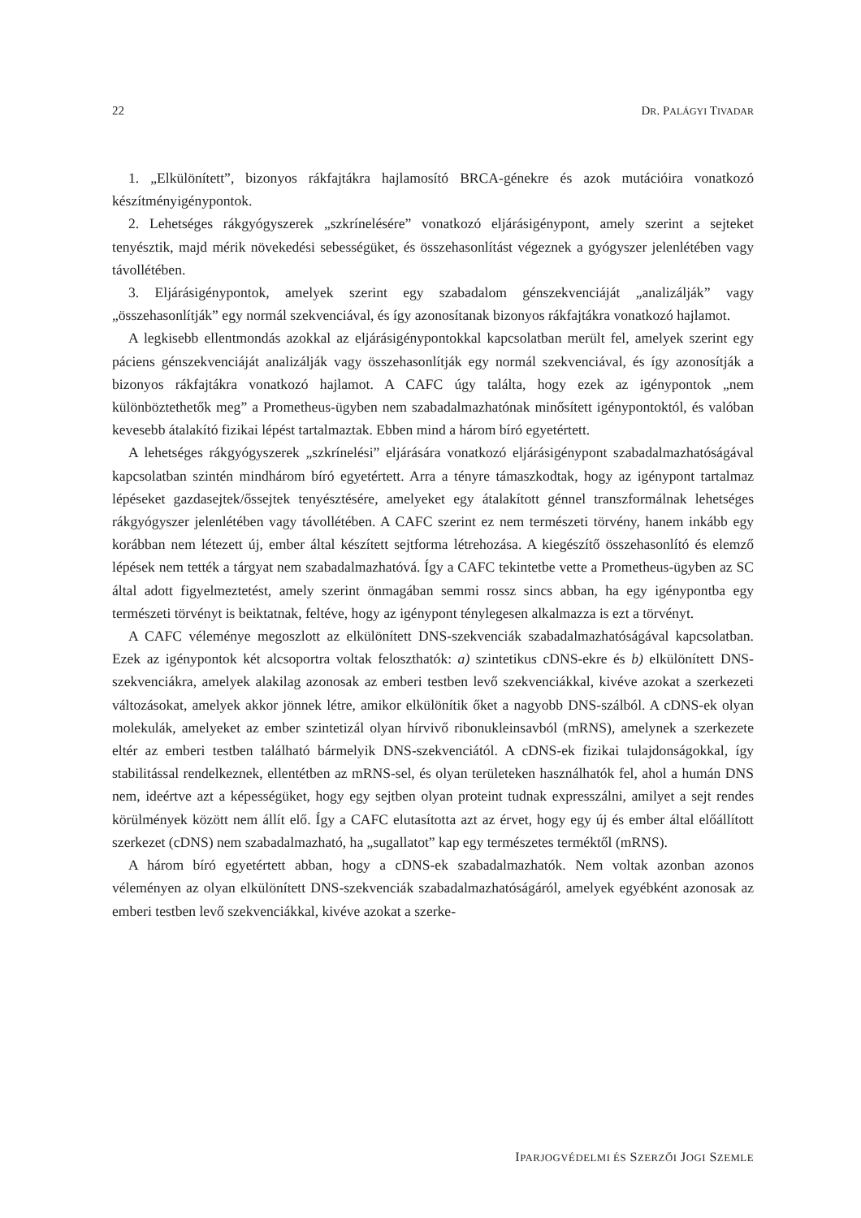22 DR. PALÁGYI TIVADAR
1. „Elkülönített”, bizonyos rákfajtákra hajlamosító BRCA-génekre és azok mutációira vonatkozó készítményigénypontok.
2. Lehetséges rákgyógyszerek „szkrínelésére” vonatkozó eljárásigénypont, amely szerint a sejteket tenyésztik, majd mérik növekedési sebességüket, és összehasonlítást végeznek a gyógyszer jelenlétében vagy távollétében.
3. Eljárásigénypontok, amelyek szerint egy szabadalom génszekvenciáját „analizálják” vagy „összehasonlítják” egy normál szekvenciával, és így azonosítanak bizonyos rákfajtákra vonatkozó hajlamot.
A legkisebb ellentmondás azokkal az eljárásigénypontokkal kapcsolatban merült fel, amelyek szerint egy páciens génszekvenciáját analizálják vagy összehasonlítják egy normál szekvenciával, és így azonosítják a bizonyos rákfajtákra vonatkozó hajlamot. A CAFC úgy találta, hogy ezek az igénypontok „nem különböztethetők meg” a Prometheus-ügyben nem szabadalmazhatónak minősített igénypontoktól, és valóban kevesebb átalakító fizikai lépést tartalmaztak. Ebben mind a három bíró egyetértett.
A lehetséges rákgyógyszerek „szkrínelési” eljárására vonatkozó eljárásigénypont szabadalmazhatóságával kapcsolatban szintén mindhárom bíró egyetértett. Arra a tényre támaszkodtak, hogy az igénypont tartalmaz lépéseket gazdasejtek/őssejtek tenyésztésére, amelyeket egy átalakított génnel transzformálnak lehetséges rákgyógyszer jelenlétében vagy távollétében. A CAFC szerint ez nem természeti törvény, hanem inkább egy korábban nem létezett új, ember által készített sejtforma létrehozása. A kiegészítő összehasonlító és elemző lépések nem tették a tárgyat nem szabadalmazhatóvá. Így a CAFC tekintetbe vette a Prometheus-ügyben az SC által adott figyelmeztetést, amely szerint önmagában semmi rossz sincs abban, ha egy igénypontba egy természeti törvényt is beiktatnak, feltéve, hogy az igénypont ténylegesen alkalmazza is ezt a törvényt.
A CAFC véleménye megoszlott az elkülönített DNS-szekvenciák szabadalmazhatóságával kapcsolatban. Ezek az igénypontok két alcsoportra voltak feloszthatók: a) szintetikus cDNS-ekre és b) elkülönített DNS-szekvenciákra, amelyek alakilag azonosak az emberi testben levő szekvenciákkal, kivéve azokat a szerkezeti változásokat, amelyek akkor jönnek létre, amikor elkülönítik őket a nagyobb DNS-szálból. A cDNS-ek olyan molekulák, amelyeket az ember szintetizál olyan hírvivő ribonukleinsavból (mRNS), amelynek a szerkezete eltér az emberi testben található bármelyik DNS-szekvenciától. A cDNS-ek fizikai tulajdonságokkal, így stabilitással rendelkeznek, ellentétben az mRNS-sel, és olyan területeken használhatók fel, ahol a humán DNS nem, ideértve azt a képességüket, hogy egy sejtben olyan proteint tudnak expresszálni, amilyet a sejt rendes körülmények között nem állít elő. Így a CAFC elutasította azt az érvet, hogy egy új és ember által előállított szerkezet (cDNS) nem szabadalmazható, ha „sugallatot” kap egy természetes terméktől (mRNS).
A három bíró egyetértett abban, hogy a cDNS-ek szabadalmazhatók. Nem voltak azonban azonos véleményen az olyan elkülönített DNS-szekvenciák szabadalmazhatóságáról, amelyek egyébként azonosak az emberi testben levő szekvenciákkal, kivéve azokat a szerke-
IPARJOGVÉDELMI ÉS SZERZŐI JOGI SZEMLE